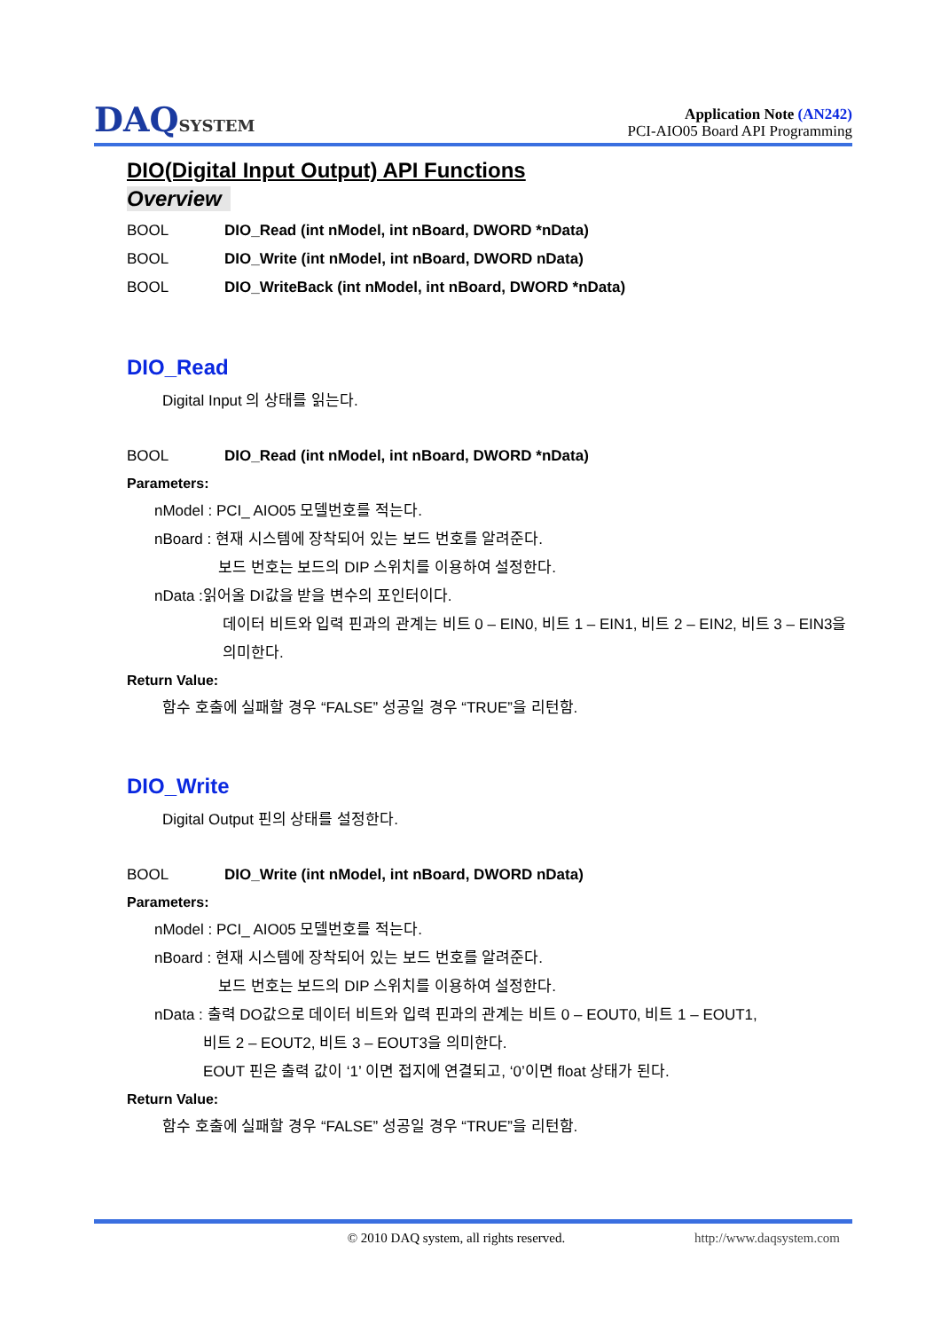DAQSYSTEM
Application Note (AN242)
PCI-AIO05 Board API Programming
DIO(Digital Input Output) API Functions
Overview
BOOL DIO_Read (int nModel, int nBoard, DWORD *nData)
BOOL DIO_Write (int nModel, int nBoard, DWORD nData)
BOOL DIO_WriteBack (int nModel, int nBoard, DWORD *nData)
DIO_Read
Digital Input 의 상태를 읽는다.
BOOL DIO_Read (int nModel, int nBoard, DWORD *nData)
Parameters:
nModel : PCI_ AIO05 모델번호를 적는다.
nBoard : 현재 시스템에 장착되어 있는 보드 번호를 알려준다.
보드 번호는 보드의 DIP 스위치를 이용하여 설정한다.
nData :읽어올 DI값을 받을 변수의 포인터이다.
데이터 비트와 입력 핀과의 관계는 비트 0 – EIN0, 비트 1 – EIN1, 비트 2 – EIN2, 비트 3 – EIN3을 의미한다.
Return Value:
함수 호출에 실패할 경우 “FALSE” 성공일 경우 “TRUE”을 리턴함.
DIO_Write
Digital Output 핀의 상태를 설정한다.
BOOL DIO_Write (int nModel, int nBoard, DWORD nData)
Parameters:
nModel : PCI_ AIO05 모델번호를 적는다.
nBoard : 현재 시스템에 장착되어 있는 보드 번호를 알려준다.
보드 번호는 보드의 DIP 스위치를 이용하여 설정한다.
nData : 출력 DO값으로 데이터 비트와 입력 핀과의 관계는 비트 0 – EOUT0, 비트 1 – EOUT1,
비트 2 – EOUT2, 비트 3 – EOUT3을 의미한다.
EOUT 핀은 출력 값이 ‘1’ 이면 접지에 연결되고, ‘0’이면 float 상태가 된다.
Return Value:
함수 호출에 실패할 경우 “FALSE” 성공일 경우 “TRUE”을 리턴함.
© 2010 DAQ system, all rights reserved. http://www.daqsystem.com